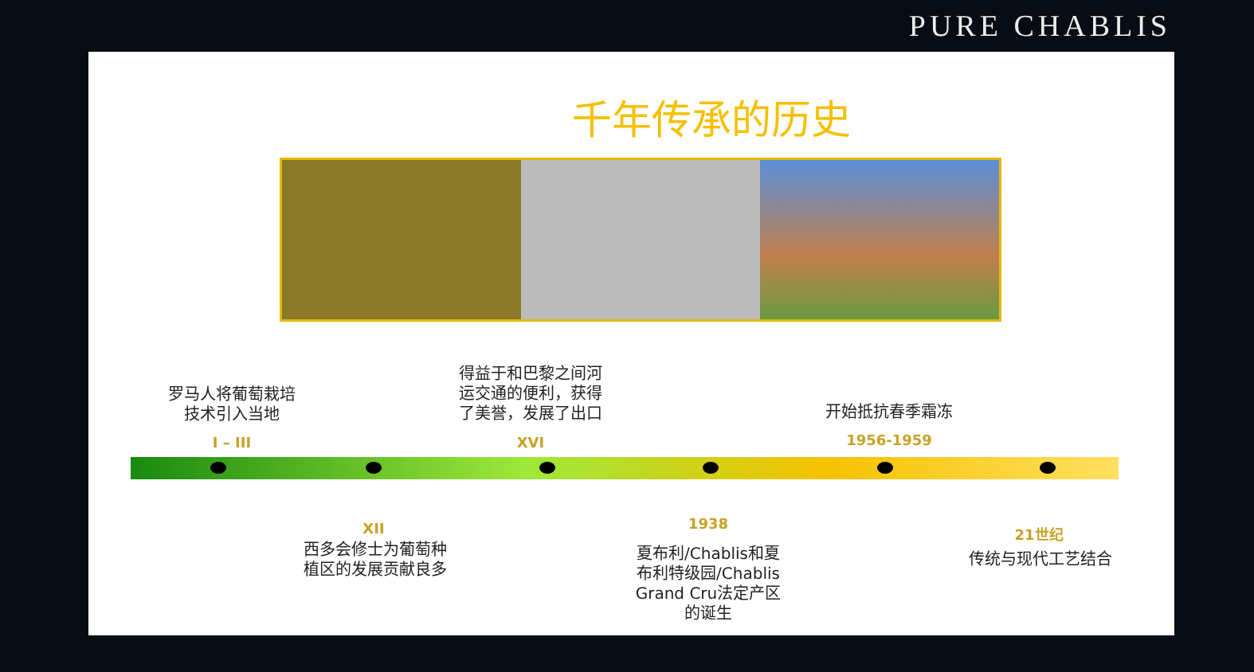PURE CHABLIS
千年传承的历史
罗马人将葡萄栽培
技术引入当地
I – III
得益于和巴黎之间河
运交通的便利，获得
了美誉，发展了出口
XVI
开始抵抗春季霜冻
1956-1959
XII
西多会修士为葡萄种
植区的发展贡献良多
1938
夏布利/Chablis和夏
布利特级园/Chablis
Grand Cru法定产区
的诞生
21世纪
传统与现代工艺结合